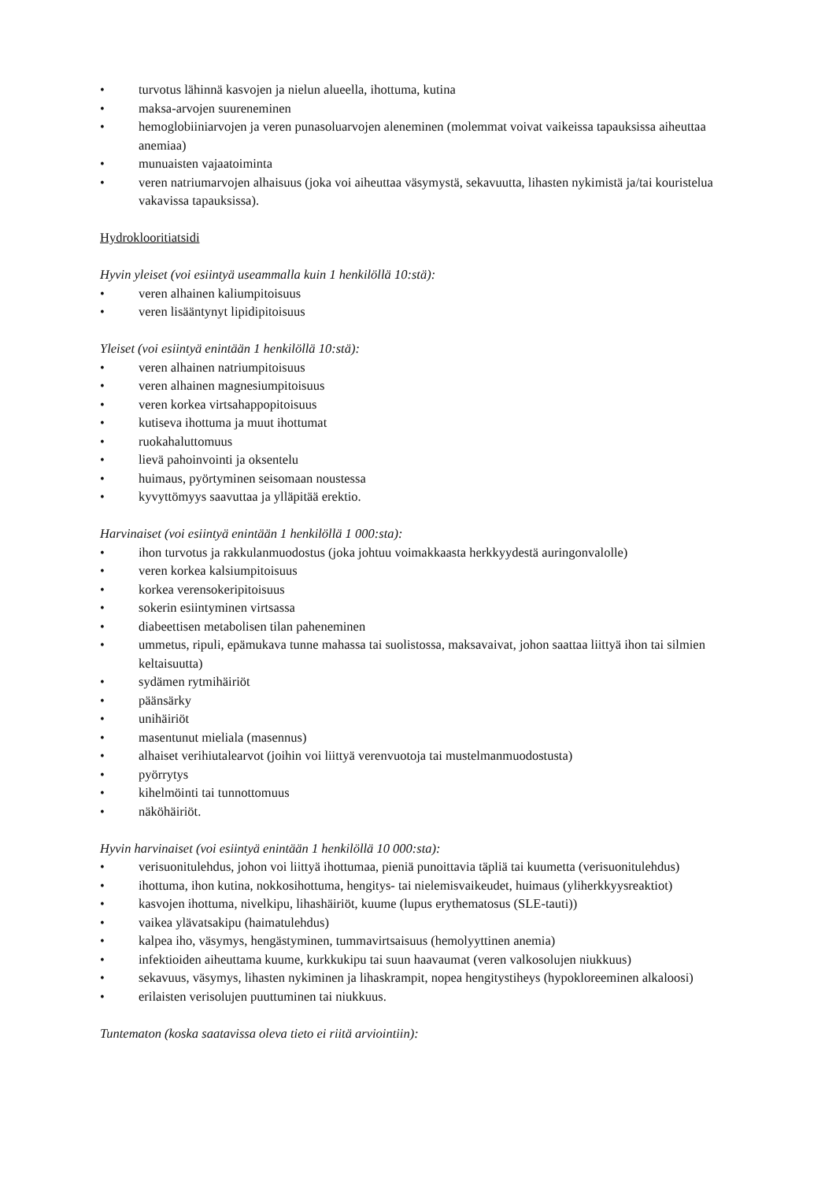• turvotus lähinnä kasvojen ja nielun alueella, ihottuma, kutina
• maksa-arvojen suureneminen
• hemoglobiiniarvojen ja veren punasoluarvojen aleneminen (molemmat voivat vaikeissa tapauksissa aiheuttaa anemiaa)
• munuaisten vajaatoiminta
• veren natriumarvojen alhaisuus (joka voi aiheuttaa väsymystä, sekavuutta, lihasten nykimistä ja/tai kouristelua vakavissa tapauksissa).
Hydroklooritiatsidi
Hyvin yleiset (voi esiintyä useammalla kuin 1 henkilöllä 10:stä):
• veren alhainen kaliumpitoisuus
• veren lisääntynyt lipidipitoisuus
Yleiset (voi esiintyä enintään 1 henkilöllä 10:stä):
• veren alhainen natriumpitoisuus
• veren alhainen magnesiumpitoisuus
• veren korkea virtsahappopitoisuus
• kutiseva ihottuma ja muut ihottumat
• ruokahaluttomuus
• lievä pahoinvointi ja oksentelu
• huimaus, pyörtyminen seisomaan noustessa
• kyvyttömyys saavuttaa ja ylläpitää erektio.
Harvinaiset (voi esiintyä enintään 1 henkilöllä 1 000:sta):
• ihon turvotus ja rakkulanmuodostus (joka johtuu voimakkaasta herkkyydestä auringonvalolle)
• veren korkea kalsiumpitoisuus
• korkea verensokeripitoisuus
• sokerin esiintyminen virtsassa
• diabeettisen metabolisen tilan paheneminen
• ummetus, ripuli, epämukava tunne mahassa tai suolistossa, maksavaivat, johon saattaa liittyä ihon tai silmien keltaisuutta)
• sydämen rytmihäiriöt
• päänsärky
• unihäiriöt
• masentunut mieliala (masennus)
• alhaiset verihiutalearvot (joihin voi liittyä verenvuotoja tai mustelmanmuodostusta)
• pyörrytys
• kihelmöinti tai tunnottomuus
• näköhäiriöt.
Hyvin harvinaiset (voi esiintyä enintään 1 henkilöllä 10 000:sta):
• verisuonitulehdus, johon voi liittyä ihottumaa, pieniä punoittavia täpliä tai kuumetta (verisuonitulehdus)
• ihottuma, ihon kutina, nokkosihottuma, hengitys- tai nielemisvaikeudet, huimaus (yliherkkyysreaktiot)
• kasvojen ihottuma, nivelkipu, lihashäiriöt, kuume (lupus erythematosus (SLE-tauti))
• vaikea ylävatsakipu (haimatulehdus)
• kalpea iho, väsymys, hengästyminen, tummavirtsaisuus (hemolyyttinen anemia)
• infektioiden aiheuttama kuume, kurkkukipu tai suun haavaumat (veren valkosolujen niukkuus)
• sekavuus, väsymys, lihasten nykiminen ja lihaskrampit, nopea hengitystiheys (hypokloreeminen alkaloosi)
• erilaisten verisolujen puuttuminen tai niukkuus.
Tuntematon (koska saatavissa oleva tieto ei riitä arviointiin):